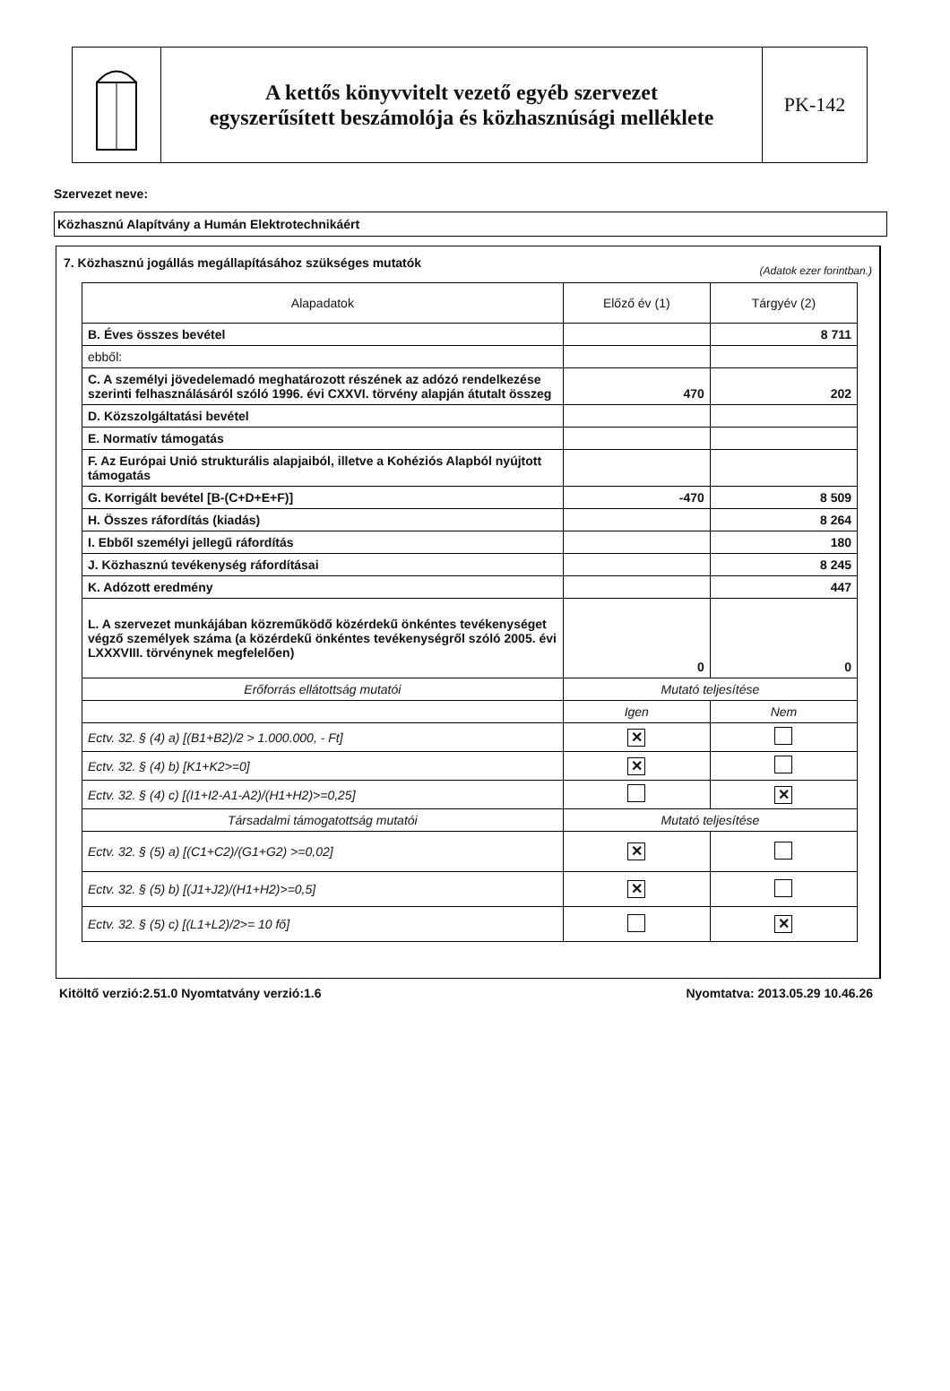A kettős könyvvitelt vezető egyéb szervezet
egyszerűsített beszámolója és közhasznúsági melléklete
PK-142
Szervezet neve:
Közhasznú Alapítvány a Humán Elektrotechnikáért
7. Közhasznú jogállás megállapításához szükséges mutatók (Adatok ezer forintban.)
| Alapadatok | Előző év (1) | Tárgyév (2) |
| --- | --- | --- |
| B. Éves összes bevétel | | 8 711 |
| ebből: | | |
| C. A személyi jövedelemadó meghatározott részének az adózó rendelkezése szerinti felhasználásáról szóló 1996. évi CXXVI. törvény alapján átutalt összeg | 470 | 202 |
| D. Közszolgáltatási bevétel | | |
| E. Normatív támogatás | | |
| F. Az Európai Unió strukturális alapjaiból, illetve a Kohéziós Alapból nyújtott támogatás | | |
| G. Korrigált bevétel [B-(C+D+E+F)] | -470 | 8 509 |
| H. Összes ráfordítás (kiadás) | | 8 264 |
| I. Ebből személyi jellegű ráfordítás | | 180 |
| J. Közhasznú tevékenység ráfordításai | | 8 245 |
| K. Adózott eredmény | | 447 |
| L. A szervezet munkájában közreműködő közérdekű önkéntes tevékenységet végző személyek száma (a közérdekű önkéntes tevékenységről szóló 2005. évi LXXXVIII. törvénynek megfelelően) | 0 | 0 |
| Erőforrás ellátottság mutatói | Mutató teljesítése | |
| | Igen | Nem |
| Ectv. 32. § (4) a) [(B1+B2)/2 > 1.000.000, - Ft] | ✕ | |
| Ectv. 32. § (4) b) [K1+K2>=0] | ✕ | |
| Ectv. 32. § (4) c) [(I1+I2-A1-A2)/(H1+H2)>=0,25] | | ✕ |
| Társadalmi támogatottság mutatói | Mutató teljesítése | |
| Ectv. 32. § (5) a) [(C1+C2)/(G1+G2) >=0,02] | ✕ | |
| Ectv. 32. § (5) b) [(J1+J2)/(H1+H2)>=0,5] | ✕ | |
| Ectv. 32. § (5) c) [(L1+L2)/2>= 10 fő] | | ✕ |
Kitöltő verzió:2.51.0 Nyomtatvány verzió:1.6 Nyomtatva: 2013.05.29 10.46.26